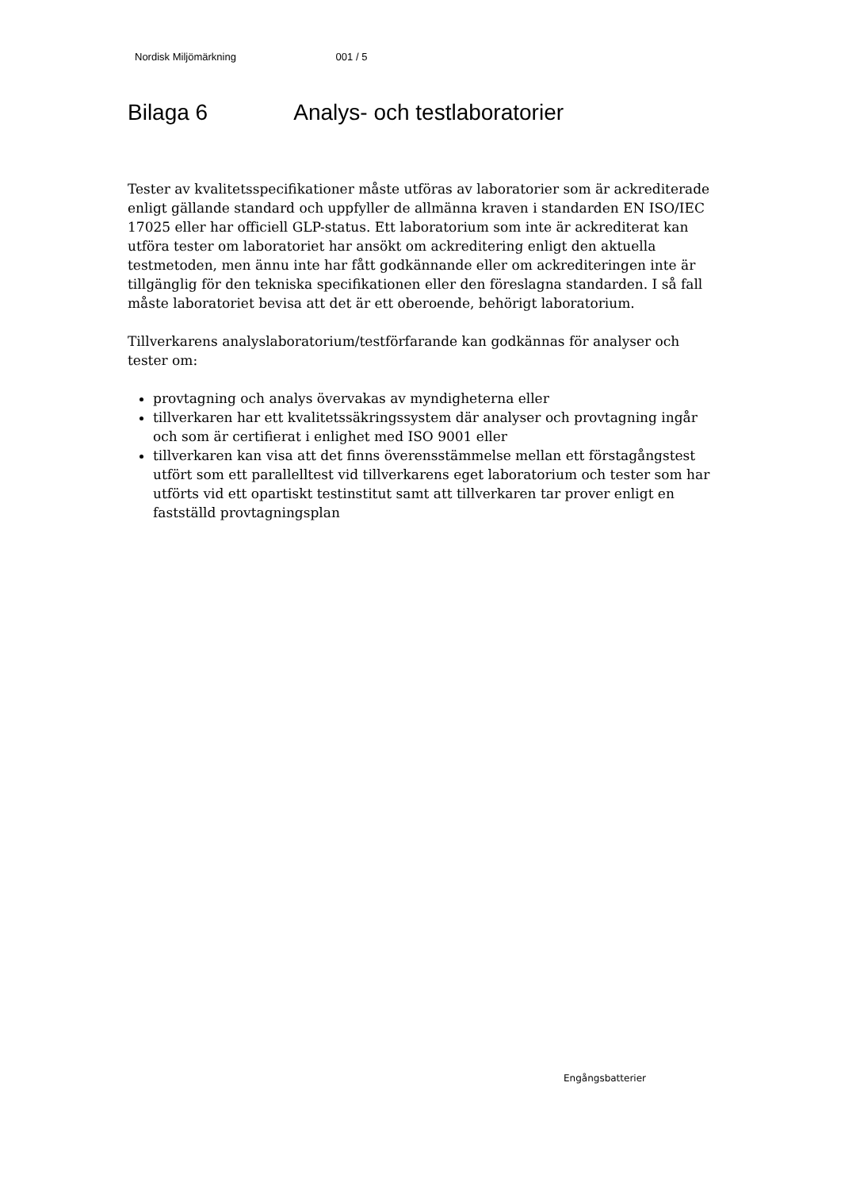Nordisk Miljömärkning 001 / 5
Bilaga 6 Analys- och testlaboratorier
Tester av kvalitetsspecifikationer måste utföras av laboratorier som är ackrediterade enligt gällande standard och uppfyller de allmänna kraven i standarden EN ISO/IEC 17025 eller har officiell GLP-status. Ett laboratorium som inte är ackrediterat kan utföra tester om laboratoriet har ansökt om ackreditering enligt den aktuella testmetoden, men ännu inte har fått godkännande eller om ackrediteringen inte är tillgänglig för den tekniska specifikationen eller den föreslagna standarden. I så fall måste laboratoriet bevisa att det är ett oberoende, behörigt laboratorium.
Tillverkarens analyslaboratorium/testförfarande kan godkännas för analyser och tester om:
provtagning och analys övervakas av myndigheterna eller
tillverkaren har ett kvalitetssäkringssystem där analyser och provtagning ingår och som är certifierat i enlighet med ISO 9001 eller
tillverkaren kan visa att det finns överensstämmelse mellan ett förstagångstest utfört som ett parallelltest vid tillverkarens eget laboratorium och tester som har utförts vid ett opartiskt testinstitut samt att tillverkaren tar prover enligt en fastställd provtagningsplan
Engångsbatterier